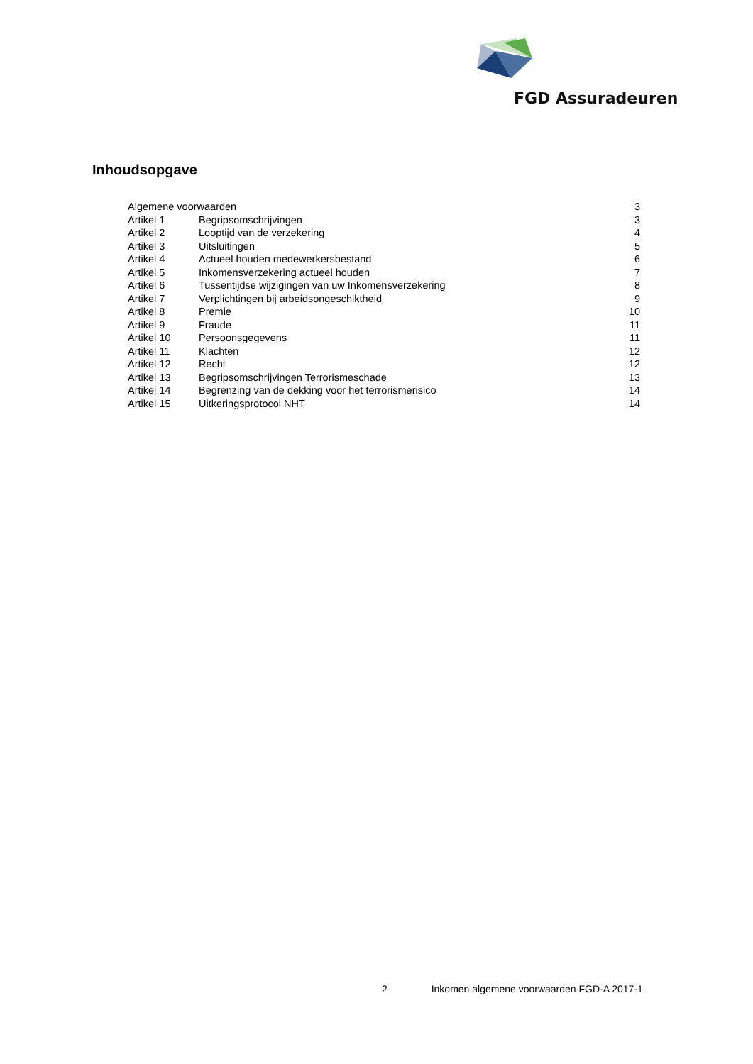FGD Assuradeuren
Inhoudsopgave
| Algemene voorwaarden | | 3 |
| Artikel 1 | Begripsomschrijvingen | 3 |
| Artikel 2 | Looptijd van de verzekering | 4 |
| Artikel 3 | Uitsluitingen | 5 |
| Artikel 4 | Actueel houden medewerkersbestand | 6 |
| Artikel 5 | Inkomensverzekering actueel houden | 7 |
| Artikel 6 | Tussentijdse wijzigingen van uw Inkomensverzekering | 8 |
| Artikel 7 | Verplichtingen bij arbeidsongeschiktheid | 9 |
| Artikel 8 | Premie | 10 |
| Artikel 9 | Fraude | 11 |
| Artikel 10 | Persoonsgegevens | 11 |
| Artikel 11 | Klachten | 12 |
| Artikel 12 | Recht | 12 |
| Artikel 13 | Begripsomschrijvingen Terrorismeschade | 13 |
| Artikel 14 | Begrenzing van de dekking voor het terrorismerisico | 14 |
| Artikel 15 | Uitkeringsprotocol NHT | 14 |
2 Inkomen algemene voorwaarden FGD-A 2017-1